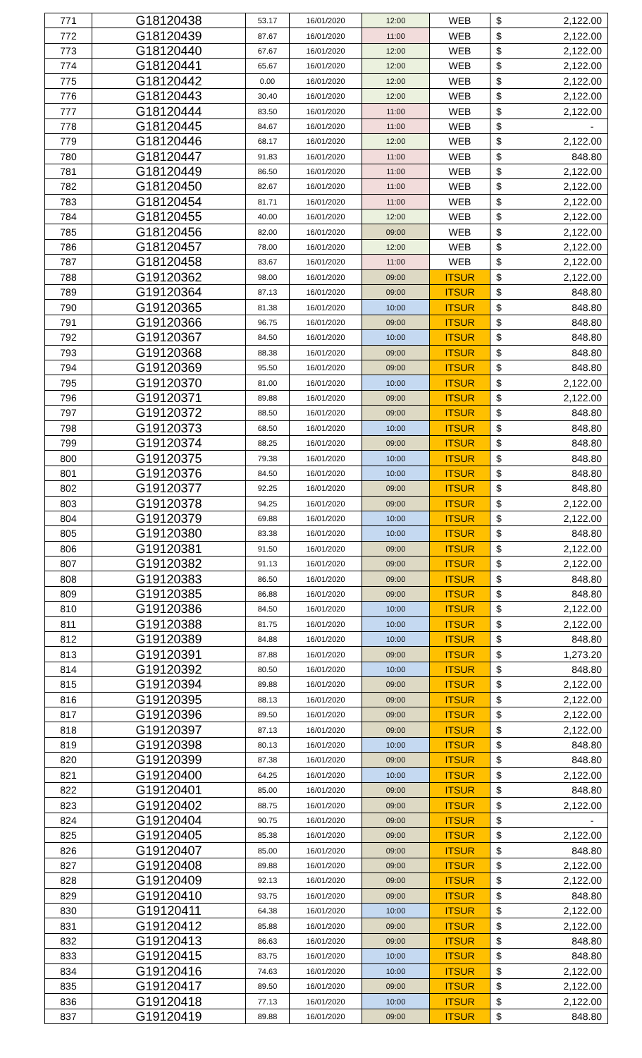| 771 | G18120438 | 53.17 | 16/01/2020 | 12:00 | WEB | $ | 2,122.00 |
| 772 | G18120439 | 87.67 | 16/01/2020 | 11:00 | WEB | $ | 2,122.00 |
| 773 | G18120440 | 67.67 | 16/01/2020 | 12:00 | WEB | $ | 2,122.00 |
| 774 | G18120441 | 65.67 | 16/01/2020 | 12:00 | WEB | $ | 2,122.00 |
| 775 | G18120442 | 0.00 | 16/01/2020 | 12:00 | WEB | $ | 2,122.00 |
| 776 | G18120443 | 30.40 | 16/01/2020 | 12:00 | WEB | $ | 2,122.00 |
| 777 | G18120444 | 83.50 | 16/01/2020 | 11:00 | WEB | $ | 2,122.00 |
| 778 | G18120445 | 84.67 | 16/01/2020 | 11:00 | WEB | $ | - |
| 779 | G18120446 | 68.17 | 16/01/2020 | 12:00 | WEB | $ | 2,122.00 |
| 780 | G18120447 | 91.83 | 16/01/2020 | 11:00 | WEB | $ | 848.80 |
| 781 | G18120449 | 86.50 | 16/01/2020 | 11:00 | WEB | $ | 2,122.00 |
| 782 | G18120450 | 82.67 | 16/01/2020 | 11:00 | WEB | $ | 2,122.00 |
| 783 | G18120454 | 81.71 | 16/01/2020 | 11:00 | WEB | $ | 2,122.00 |
| 784 | G18120455 | 40.00 | 16/01/2020 | 12:00 | WEB | $ | 2,122.00 |
| 785 | G18120456 | 82.00 | 16/01/2020 | 09:00 | WEB | $ | 2,122.00 |
| 786 | G18120457 | 78.00 | 16/01/2020 | 12:00 | WEB | $ | 2,122.00 |
| 787 | G18120458 | 83.67 | 16/01/2020 | 11:00 | WEB | $ | 2,122.00 |
| 788 | G19120362 | 98.00 | 16/01/2020 | 09:00 | ITSUR | $ | 2,122.00 |
| 789 | G19120364 | 87.13 | 16/01/2020 | 09:00 | ITSUR | $ | 848.80 |
| 790 | G19120365 | 81.38 | 16/01/2020 | 10:00 | ITSUR | $ | 848.80 |
| 791 | G19120366 | 96.75 | 16/01/2020 | 09:00 | ITSUR | $ | 848.80 |
| 792 | G19120367 | 84.50 | 16/01/2020 | 10:00 | ITSUR | $ | 848.80 |
| 793 | G19120368 | 88.38 | 16/01/2020 | 09:00 | ITSUR | $ | 848.80 |
| 794 | G19120369 | 95.50 | 16/01/2020 | 09:00 | ITSUR | $ | 848.80 |
| 795 | G19120370 | 81.00 | 16/01/2020 | 10:00 | ITSUR | $ | 2,122.00 |
| 796 | G19120371 | 89.88 | 16/01/2020 | 09:00 | ITSUR | $ | 2,122.00 |
| 797 | G19120372 | 88.50 | 16/01/2020 | 09:00 | ITSUR | $ | 848.80 |
| 798 | G19120373 | 68.50 | 16/01/2020 | 10:00 | ITSUR | $ | 848.80 |
| 799 | G19120374 | 88.25 | 16/01/2020 | 09:00 | ITSUR | $ | 848.80 |
| 800 | G19120375 | 79.38 | 16/01/2020 | 10:00 | ITSUR | $ | 848.80 |
| 801 | G19120376 | 84.50 | 16/01/2020 | 10:00 | ITSUR | $ | 848.80 |
| 802 | G19120377 | 92.25 | 16/01/2020 | 09:00 | ITSUR | $ | 848.80 |
| 803 | G19120378 | 94.25 | 16/01/2020 | 09:00 | ITSUR | $ | 2,122.00 |
| 804 | G19120379 | 69.88 | 16/01/2020 | 10:00 | ITSUR | $ | 2,122.00 |
| 805 | G19120380 | 83.38 | 16/01/2020 | 10:00 | ITSUR | $ | 848.80 |
| 806 | G19120381 | 91.50 | 16/01/2020 | 09:00 | ITSUR | $ | 2,122.00 |
| 807 | G19120382 | 91.13 | 16/01/2020 | 09:00 | ITSUR | $ | 2,122.00 |
| 808 | G19120383 | 86.50 | 16/01/2020 | 09:00 | ITSUR | $ | 848.80 |
| 809 | G19120385 | 86.88 | 16/01/2020 | 09:00 | ITSUR | $ | 848.80 |
| 810 | G19120386 | 84.50 | 16/01/2020 | 10:00 | ITSUR | $ | 2,122.00 |
| 811 | G19120388 | 81.75 | 16/01/2020 | 10:00 | ITSUR | $ | 2,122.00 |
| 812 | G19120389 | 84.88 | 16/01/2020 | 10:00 | ITSUR | $ | 848.80 |
| 813 | G19120391 | 87.88 | 16/01/2020 | 09:00 | ITSUR | $ | 1,273.20 |
| 814 | G19120392 | 80.50 | 16/01/2020 | 10:00 | ITSUR | $ | 848.80 |
| 815 | G19120394 | 89.88 | 16/01/2020 | 09:00 | ITSUR | $ | 2,122.00 |
| 816 | G19120395 | 88.13 | 16/01/2020 | 09:00 | ITSUR | $ | 2,122.00 |
| 817 | G19120396 | 89.50 | 16/01/2020 | 09:00 | ITSUR | $ | 2,122.00 |
| 818 | G19120397 | 87.13 | 16/01/2020 | 09:00 | ITSUR | $ | 2,122.00 |
| 819 | G19120398 | 80.13 | 16/01/2020 | 10:00 | ITSUR | $ | 848.80 |
| 820 | G19120399 | 87.38 | 16/01/2020 | 09:00 | ITSUR | $ | 848.80 |
| 821 | G19120400 | 64.25 | 16/01/2020 | 10:00 | ITSUR | $ | 2,122.00 |
| 822 | G19120401 | 85.00 | 16/01/2020 | 09:00 | ITSUR | $ | 848.80 |
| 823 | G19120402 | 88.75 | 16/01/2020 | 09:00 | ITSUR | $ | 2,122.00 |
| 824 | G19120404 | 90.75 | 16/01/2020 | 09:00 | ITSUR | $ | - |
| 825 | G19120405 | 85.38 | 16/01/2020 | 09:00 | ITSUR | $ | 2,122.00 |
| 826 | G19120407 | 85.00 | 16/01/2020 | 09:00 | ITSUR | $ | 848.80 |
| 827 | G19120408 | 89.88 | 16/01/2020 | 09:00 | ITSUR | $ | 2,122.00 |
| 828 | G19120409 | 92.13 | 16/01/2020 | 09:00 | ITSUR | $ | 2,122.00 |
| 829 | G19120410 | 93.75 | 16/01/2020 | 09:00 | ITSUR | $ | 848.80 |
| 830 | G19120411 | 64.38 | 16/01/2020 | 10:00 | ITSUR | $ | 2,122.00 |
| 831 | G19120412 | 85.88 | 16/01/2020 | 09:00 | ITSUR | $ | 2,122.00 |
| 832 | G19120413 | 86.63 | 16/01/2020 | 09:00 | ITSUR | $ | 848.80 |
| 833 | G19120415 | 83.75 | 16/01/2020 | 10:00 | ITSUR | $ | 848.80 |
| 834 | G19120416 | 74.63 | 16/01/2020 | 10:00 | ITSUR | $ | 2,122.00 |
| 835 | G19120417 | 89.50 | 16/01/2020 | 09:00 | ITSUR | $ | 2,122.00 |
| 836 | G19120418 | 77.13 | 16/01/2020 | 10:00 | ITSUR | $ | 2,122.00 |
| 837 | G19120419 | 89.88 | 16/01/2020 | 09:00 | ITSUR | $ | 848.80 |